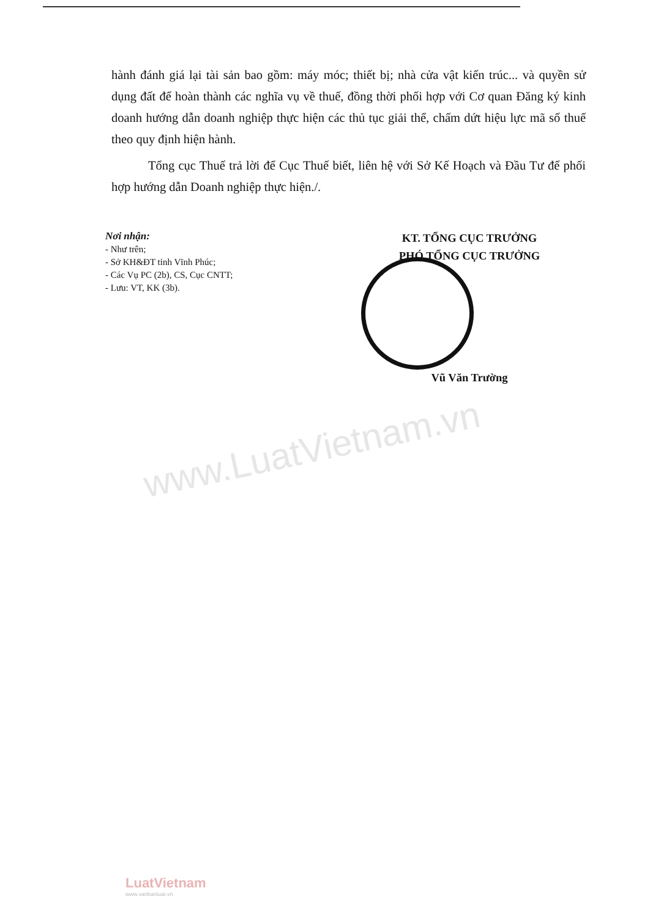hành đánh giá lại tài sản bao gồm: máy móc; thiết bị; nhà cửa vật kiến trúc... và quyền sử dụng đất để hoàn thành các nghĩa vụ về thuế, đồng thời phối hợp với Cơ quan Đăng ký kinh doanh hướng dẫn doanh nghiệp thực hiện các thủ tục giải thể, chấm dứt hiệu lực mã số thuế theo quy định hiện hành.
Tổng cục Thuế trả lời để Cục Thuế biết, liên hệ với Sở Kế Hoạch và Đầu Tư để phối hợp hướng dẫn Doanh nghiệp thực hiện./.
Nơi nhận:
- Như trên;
- Sở KH&ĐT tỉnh Vĩnh Phúc;
- Các Vụ PC (2b), CS, Cục CNTT;
- Lưu: VT, KK (3b).
KT. TỔNG CỤC TRƯỞNG
PHÓ TỔNG CỤC TRƯỞNG
Vũ Văn Trường
www.LuatVietnam.vn
LuatVietnam
www.vanbanluat.vn